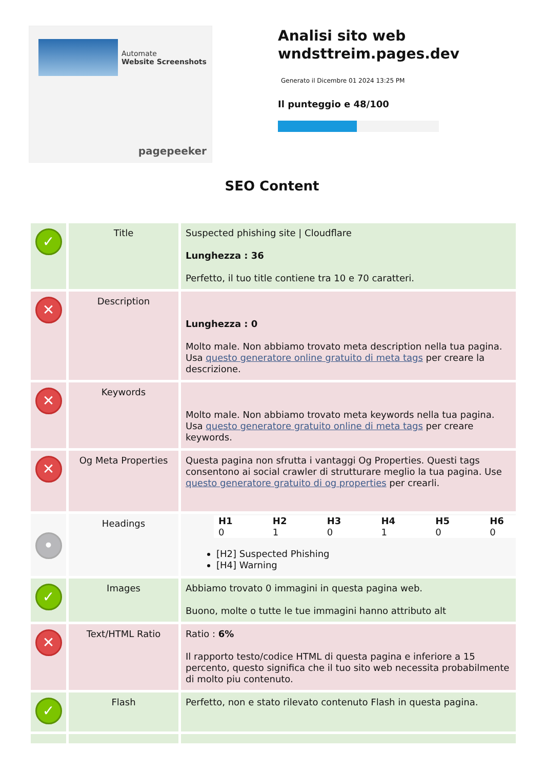Automate
Website Screenshots
pagepeeker
Analisi sito web
wndsttreim.pages.dev
Generato il Dicembre 01 2024 13:25 PM
Il punteggio e 48/100
SEO Content
| ✓ | Title | Suspected phishing site / Cloudflare Lunghezza : 36 Perfetto, il tuo title contiene tra 10 e 70 caratteri. |
| ✕ | Description | Lunghezza : 0 Molto male. Non abbiamo trovato meta description nella tua pagina. Usa questo generatore online gratuito di meta tags per creare la descrizione. |
| ✕ | Keywords | Molto male. Non abbiamo trovato meta keywords nella tua pagina. Usa questo generatore gratuito online di meta tags per creare keywords. |
| ✕ | Og Meta Properties | Questa pagina non sfrutta i vantaggi Og Properties. Questi tags consentono ai social crawler di strutturare meglio la tua pagina. Use questo generatore gratuito di og properties per crearli. |
| • | Headings | / H1 / H2 / H3 / H4 / H5 / H6 / / 0 / 1 / 0 / 1 / 0 / 0 / [H2] Suspected Phishing [H4] Warning |
| ✓ | Images | Abbiamo trovato 0 immagini in questa pagina web. Buono, molte o tutte le tue immagini hanno attributo alt |
| ✕ | Text/HTML Ratio | Ratio : 6% Il rapporto testo/codice HTML di questa pagina e inferiore a 15 percento, questo significa che il tuo sito web necessita probabilmente di molto piu contenuto. |
| ✓ | Flash | Perfetto, non e stato rilevato contenuto Flash in questa pagina. |